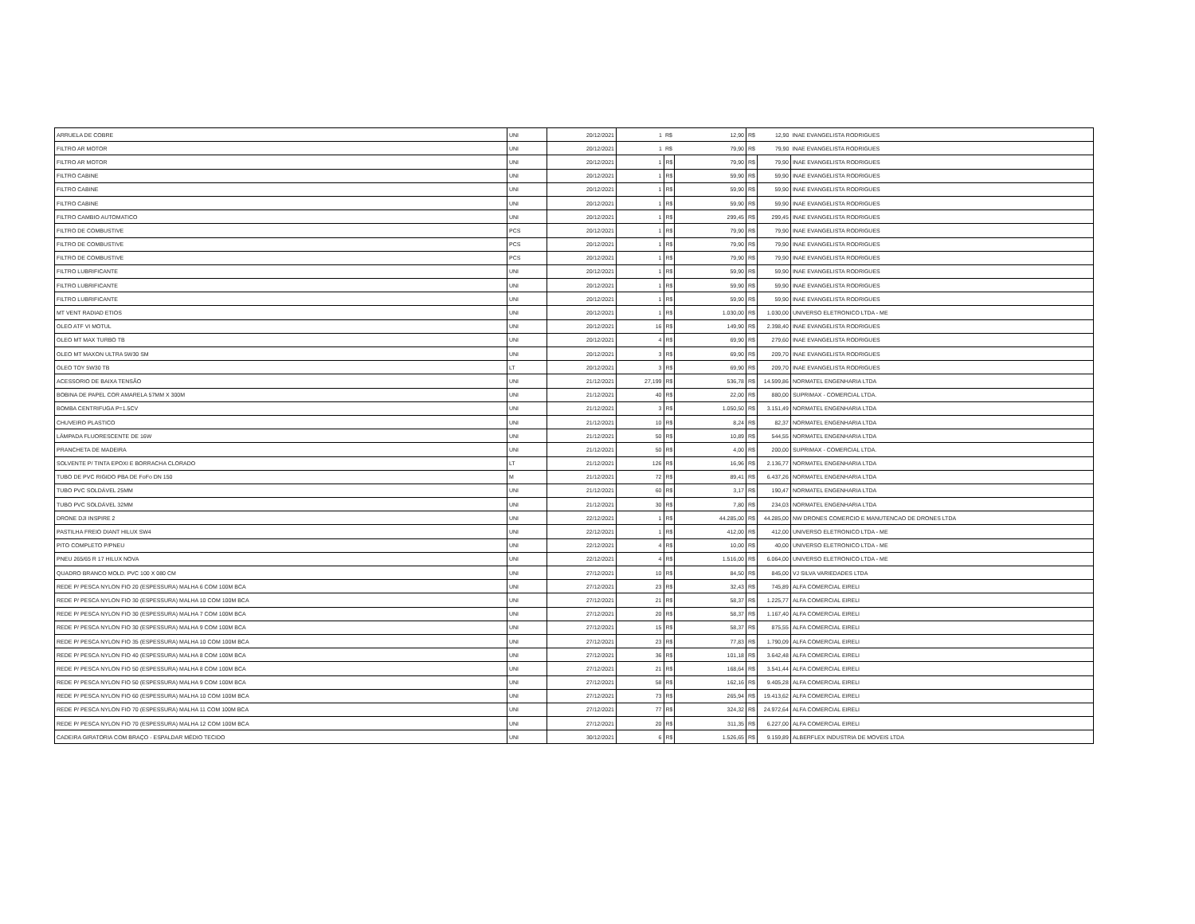| ARRUELA DE COBRE | UNI | 20/12/2021 | 1 | R$ | 12,90 | R$ | 12,90 | INAE EVANGELISTA RODRIGUES |
| FILTRO AR MOTOR | UNI | 20/12/2021 | 1 | R$ | 79,90 | R$ | 79,90 | INAE EVANGELISTA RODRIGUES |
| FILTRO AR MOTOR | UNI | 20/12/2021 | 1 | R$ | 79,90 | R$ | 79,90 | INAE EVANGELISTA RODRIGUES |
| FILTRO CABINE | UNI | 20/12/2021 | 1 | R$ | 59,90 | R$ | 59,90 | INAE EVANGELISTA RODRIGUES |
| FILTRO CABINE | UNI | 20/12/2021 | 1 | R$ | 59,90 | R$ | 59,90 | INAE EVANGELISTA RODRIGUES |
| FILTRO CABINE | UNI | 20/12/2021 | 1 | R$ | 59,90 | R$ | 59,90 | INAE EVANGELISTA RODRIGUES |
| FILTRO CAMBIO AUTOMATICO | UNI | 20/12/2021 | 1 | R$ | 299,45 | R$ | 299,45 | INAE EVANGELISTA RODRIGUES |
| FILTRO DE COMBUSTIVE | PCS | 20/12/2021 | 1 | R$ | 79,90 | R$ | 79,90 | INAE EVANGELISTA RODRIGUES |
| FILTRO DE COMBUSTIVE | PCS | 20/12/2021 | 1 | R$ | 79,90 | R$ | 79,90 | INAE EVANGELISTA RODRIGUES |
| FILTRO DE COMBUSTIVE | PCS | 20/12/2021 | 1 | R$ | 79,90 | R$ | 79,90 | INAE EVANGELISTA RODRIGUES |
| FILTRO LUBRIFICANTE | UNI | 20/12/2021 | 1 | R$ | 59,90 | R$ | 59,90 | INAE EVANGELISTA RODRIGUES |
| FILTRO LUBRIFICANTE | UNI | 20/12/2021 | 1 | R$ | 59,90 | R$ | 59,90 | INAE EVANGELISTA RODRIGUES |
| FILTRO LUBRIFICANTE | UNI | 20/12/2021 | 1 | R$ | 59,90 | R$ | 59,90 | INAE EVANGELISTA RODRIGUES |
| MT VENT RADIAD ETIOS | UNI | 20/12/2021 | 1 | R$ | 1.030,00 | R$ | 1.030,00 | UNIVERSO ELETRONICO LTDA - ME |
| OLEO ATF VI MOTUL | UNI | 20/12/2021 | 16 | R$ | 149,90 | R$ | 2.398,40 | INAE EVANGELISTA RODRIGUES |
| OLEO MT MAX TURBO TB | UNI | 20/12/2021 | 4 | R$ | 69,90 | R$ | 279,60 | INAE EVANGELISTA RODRIGUES |
| OLEO MT MAXON ULTRA 5W30 SM | UNI | 20/12/2021 | 3 | R$ | 69,90 | R$ | 209,70 | INAE EVANGELISTA RODRIGUES |
| OLEO TOY 5W30 TB | LT | 20/12/2021 | 3 | R$ | 69,90 | R$ | 209,70 | INAE EVANGELISTA RODRIGUES |
| ACESSORIO DE BAIXA TENSÃO | UNI | 21/12/2021 | 27,199 | R$ | 536,78 | R$ | 14.599,86 | NORMATEL ENGENHARIA LTDA |
| BOBINA DE PAPEL COR AMARELA 57MM X 300M | UNI | 21/12/2021 | 40 | R$ | 22,00 | R$ | 880,00 | SUPRIMAX - COMERCIAL LTDA. |
| BOMBA CENTRIFUGA P=1.5CV | UNI | 21/12/2021 | 3 | R$ | 1.050,50 | R$ | 3.151,49 | NORMATEL ENGENHARIA LTDA |
| CHUVEIRO PLASTICO | UNI | 21/12/2021 | 10 | R$ | 8,24 | R$ | 82,37 | NORMATEL ENGENHARIA LTDA |
| LÂMPADA FLUORESCENTE DE 16W | UNI | 21/12/2021 | 50 | R$ | 10,89 | R$ | 544,55 | NORMATEL ENGENHARIA LTDA |
| PRANCHETA DE MADEIRA | UNI | 21/12/2021 | 50 | R$ | 4,00 | R$ | 200,00 | SUPRIMAX - COMERCIAL LTDA. |
| SOLVENTE P/ TINTA EPOXI E BORRACHA CLORADO | LT | 21/12/2021 | 126 | R$ | 16,96 | R$ | 2.136,77 | NORMATEL ENGENHARIA LTDA |
| TUBO DE PVC RIGIDO PBA DE FoFo DN 150 | M | 21/12/2021 | 72 | R$ | 89,41 | R$ | 6.437,26 | NORMATEL ENGENHARIA LTDA |
| TUBO PVC SOLDÁVEL 25MM | UNI | 21/12/2021 | 60 | R$ | 3,17 | R$ | 190,47 | NORMATEL ENGENHARIA LTDA |
| TUBO PVC SOLDÁVEL 32MM | UNI | 21/12/2021 | 30 | R$ | 7,80 | R$ | 234,03 | NORMATEL ENGENHARIA LTDA |
| DRONE DJI INSPIRE 2 | UNI | 22/12/2021 | 1 | R$ | 44.285,00 | R$ | 44.285,00 | NW DRONES COMERCIO E MANUTENCAO DE DRONES LTDA |
| PASTILHA FREIO DIANT HILUX SW4 | UNI | 22/12/2021 | 1 | R$ | 412,00 | R$ | 412,00 | UNIVERSO ELETRONICO LTDA - ME |
| PITO COMPLETO P/PNEU | UNI | 22/12/2021 | 4 | R$ | 10,00 | R$ | 40,00 | UNIVERSO ELETRONICO LTDA - ME |
| PNEU 265/65 R 17 HILUX NOVA | UNI | 22/12/2021 | 4 | R$ | 1.516,00 | R$ | 6.064,00 | UNIVERSO ELETRONICO LTDA - ME |
| QUADRO BRANCO MOLD. PVC 100 X 080 CM | UNI | 27/12/2021 | 10 | R$ | 84,50 | R$ | 845,00 | VJ SILVA VARIEDADES LTDA |
| REDE P/ PESCA NYLON FIO 20 (ESPESSURA) MALHA 6 COM 100M BCA | UNI | 27/12/2021 | 23 | R$ | 32,43 | R$ | 745,89 | ALFA COMERCIAL EIRELI |
| REDE P/ PESCA NYLON FIO 30 (ESPESSURA) MALHA 10 COM 100M BCA | UNI | 27/12/2021 | 21 | R$ | 58,37 | R$ | 1.225,77 | ALFA COMERCIAL EIRELI |
| REDE P/ PESCA NYLON FIO 30 (ESPESSURA) MALHA 7 COM 100M BCA | UNI | 27/12/2021 | 20 | R$ | 58,37 | R$ | 1.167,40 | ALFA COMERCIAL EIRELI |
| REDE P/ PESCA NYLON FIO 30 (ESPESSURA) MALHA 9 COM 100M BCA | UNI | 27/12/2021 | 15 | R$ | 58,37 | R$ | 875,55 | ALFA COMERCIAL EIRELI |
| REDE P/ PESCA NYLON FIO 35 (ESPESSURA) MALHA 10 COM 100M BCA | UNI | 27/12/2021 | 23 | R$ | 77,83 | R$ | 1.790,09 | ALFA COMERCIAL EIRELI |
| REDE P/ PESCA NYLON FIO 40 (ESPESSURA) MALHA 8 COM 100M BCA | UNI | 27/12/2021 | 36 | R$ | 101,18 | R$ | 3.642,48 | ALFA COMERCIAL EIRELI |
| REDE P/ PESCA NYLON FIO 50 (ESPESSURA) MALHA 8 COM 100M BCA | UNI | 27/12/2021 | 21 | R$ | 168,64 | R$ | 3.541,44 | ALFA COMERCIAL EIRELI |
| REDE P/ PESCA NYLON FIO 50 (ESPESSURA) MALHA 9 COM 100M BCA | UNI | 27/12/2021 | 58 | R$ | 162,16 | R$ | 9.405,28 | ALFA COMERCIAL EIRELI |
| REDE P/ PESCA NYLON FIO 60 (ESPESSURA) MALHA 10 COM 100M BCA | UNI | 27/12/2021 | 73 | R$ | 265,94 | R$ | 19.413,62 | ALFA COMERCIAL EIRELI |
| REDE P/ PESCA NYLON FIO 70 (ESPESSURA) MALHA 11 COM 100M BCA | UNI | 27/12/2021 | 77 | R$ | 324,32 | R$ | 24.972,64 | ALFA COMERCIAL EIRELI |
| REDE P/ PESCA NYLON FIO 70 (ESPESSURA) MALHA 12 COM 100M BCA | UNI | 27/12/2021 | 20 | R$ | 311,35 | R$ | 6.227,00 | ALFA COMERCIAL EIRELI |
| CADEIRA GIRATORIA COM BRAÇO - ESPALDAR MÉDIO TECIDO | UNI | 30/12/2021 | 6 | R$ | 1.526,65 | R$ | 9.159,89 | ALBERFLEX INDUSTRIA DE MOVEIS LTDA |